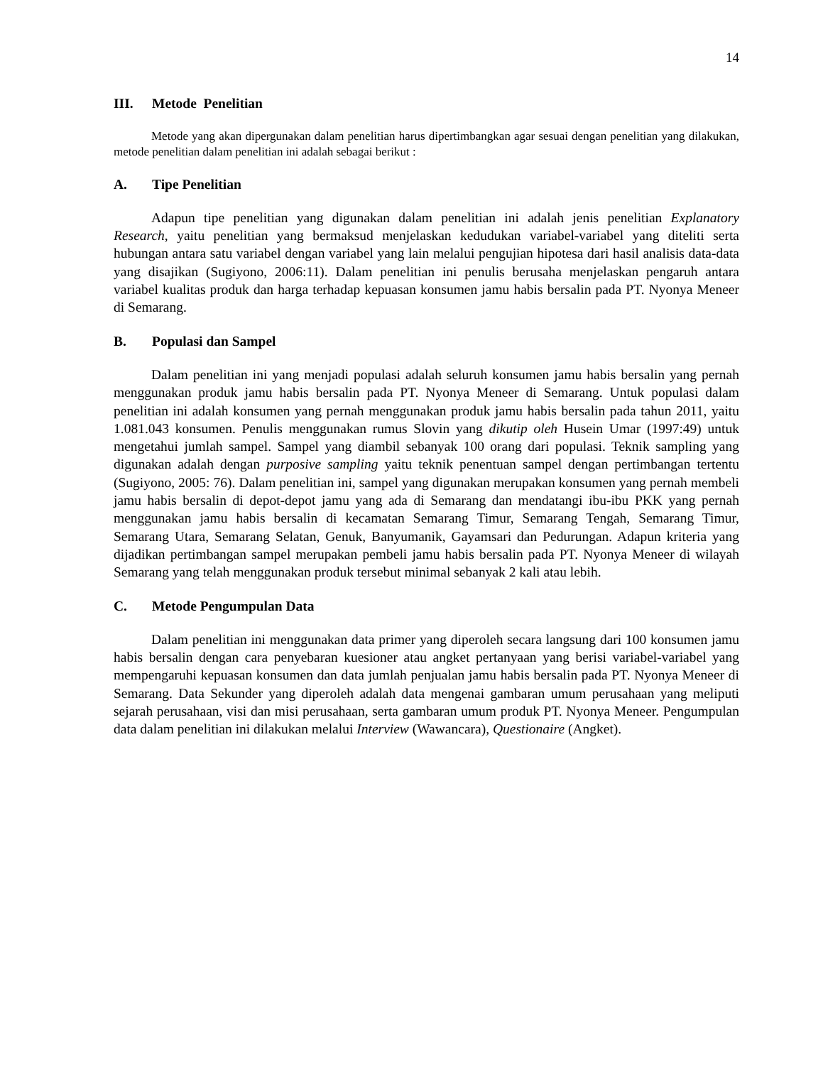14
III. Metode Penelitian
Metode yang akan dipergunakan dalam penelitian harus dipertimbangkan agar sesuai dengan penelitian yang dilakukan, metode penelitian dalam penelitian ini adalah sebagai berikut :
A. Tipe Penelitian
Adapun tipe penelitian yang digunakan dalam penelitian ini adalah jenis penelitian Explanatory Research, yaitu penelitian yang bermaksud menjelaskan kedudukan variabel-variabel yang diteliti serta hubungan antara satu variabel dengan variabel yang lain melalui pengujian hipotesa dari hasil analisis data-data yang disajikan (Sugiyono, 2006:11). Dalam penelitian ini penulis berusaha menjelaskan pengaruh antara variabel kualitas produk dan harga terhadap kepuasan konsumen jamu habis bersalin pada PT. Nyonya Meneer di Semarang.
B. Populasi dan Sampel
Dalam penelitian ini yang menjadi populasi adalah seluruh konsumen jamu habis bersalin yang pernah menggunakan produk jamu habis bersalin pada PT. Nyonya Meneer di Semarang. Untuk populasi dalam penelitian ini adalah konsumen yang pernah menggunakan produk jamu habis bersalin pada tahun 2011, yaitu 1.081.043 konsumen. Penulis menggunakan rumus Slovin yang dikutip oleh Husein Umar (1997:49) untuk mengetahui jumlah sampel. Sampel yang diambil sebanyak 100 orang dari populasi. Teknik sampling yang digunakan adalah dengan purposive sampling yaitu teknik penentuan sampel dengan pertimbangan tertentu (Sugiyono, 2005: 76). Dalam penelitian ini, sampel yang digunakan merupakan konsumen yang pernah membeli jamu habis bersalin di depot-depot jamu yang ada di Semarang dan mendatangi ibu-ibu PKK yang pernah menggunakan jamu habis bersalin di kecamatan Semarang Timur, Semarang Tengah, Semarang Timur, Semarang Utara, Semarang Selatan, Genuk, Banyumanik, Gayamsari dan Pedurungan. Adapun kriteria yang dijadikan pertimbangan sampel merupakan pembeli jamu habis bersalin pada PT. Nyonya Meneer di wilayah Semarang yang telah menggunakan produk tersebut minimal sebanyak 2 kali atau lebih.
C. Metode Pengumpulan Data
Dalam penelitian ini menggunakan data primer yang diperoleh secara langsung dari 100 konsumen jamu habis bersalin dengan cara penyebaran kuesioner atau angket pertanyaan yang berisi variabel-variabel yang mempengaruhi kepuasan konsumen dan data jumlah penjualan jamu habis bersalin pada PT. Nyonya Meneer di Semarang. Data Sekunder yang diperoleh adalah data mengenai gambaran umum perusahaan yang meliputi sejarah perusahaan, visi dan misi perusahaan, serta gambaran umum produk PT. Nyonya Meneer. Pengumpulan data dalam penelitian ini dilakukan melalui Interview (Wawancara), Questionaire (Angket).